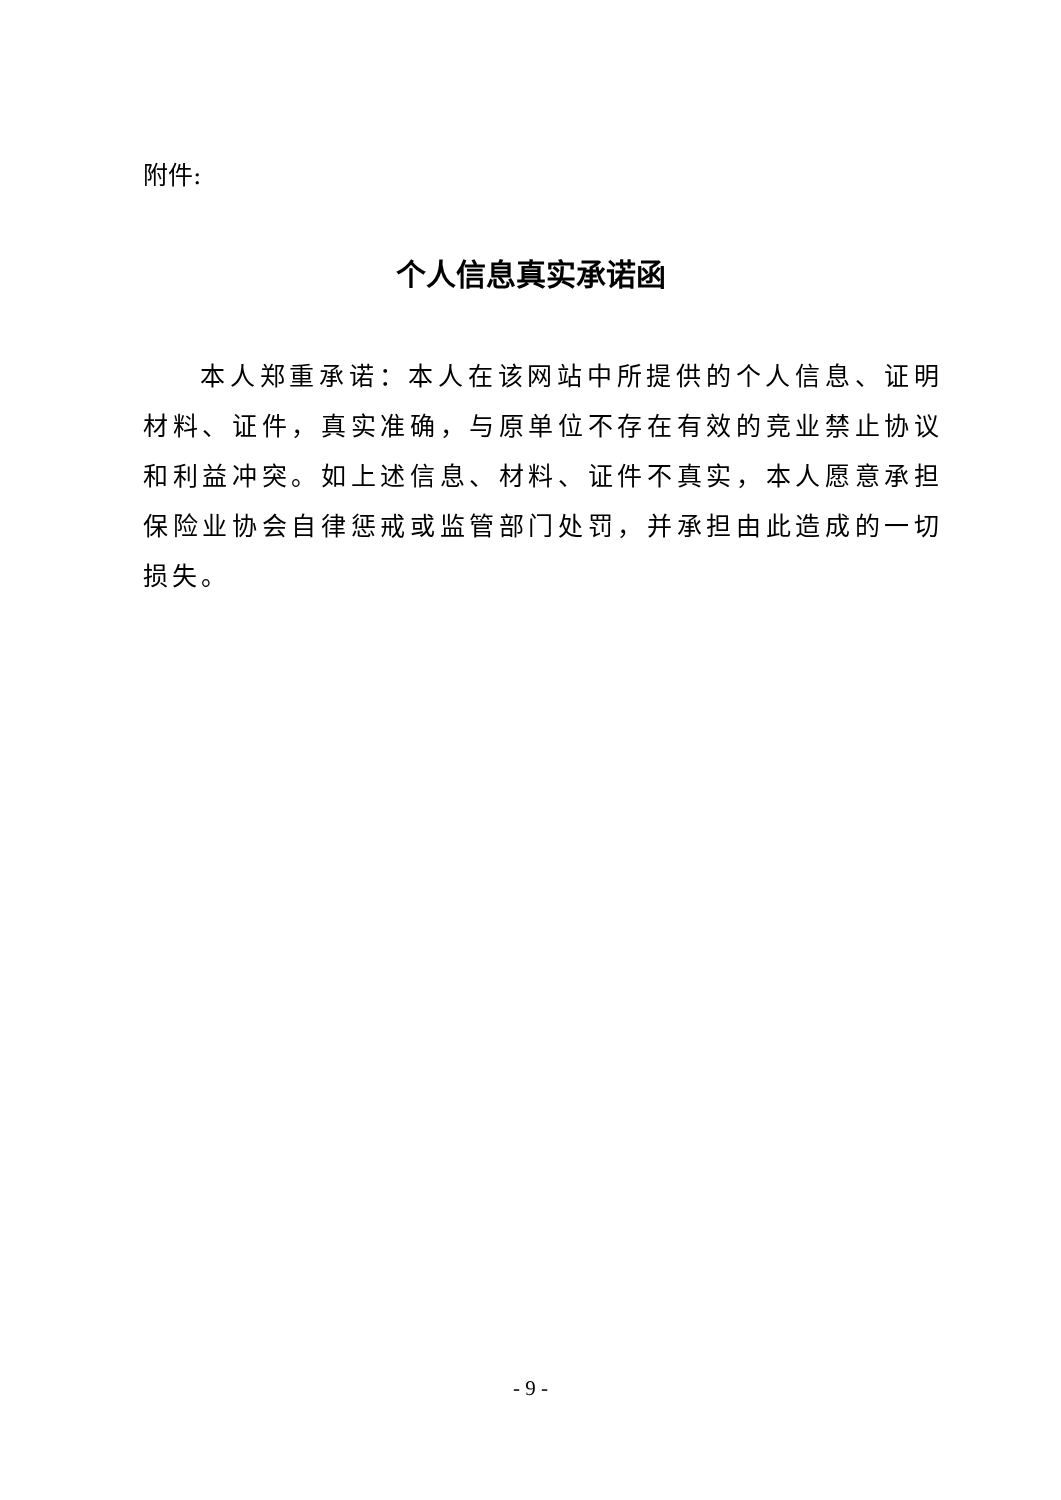附件:
个人信息真实承诺函
本人郑重承诺：本人在该网站中所提供的个人信息、证明材料、证件，真实准确，与原单位不存在有效的竞业禁止协议和利益冲突。如上述信息、材料、证件不真实，本人愿意承担保险业协会自律惩戒或监管部门处罚，并承担由此造成的一切损失。
- 9 -